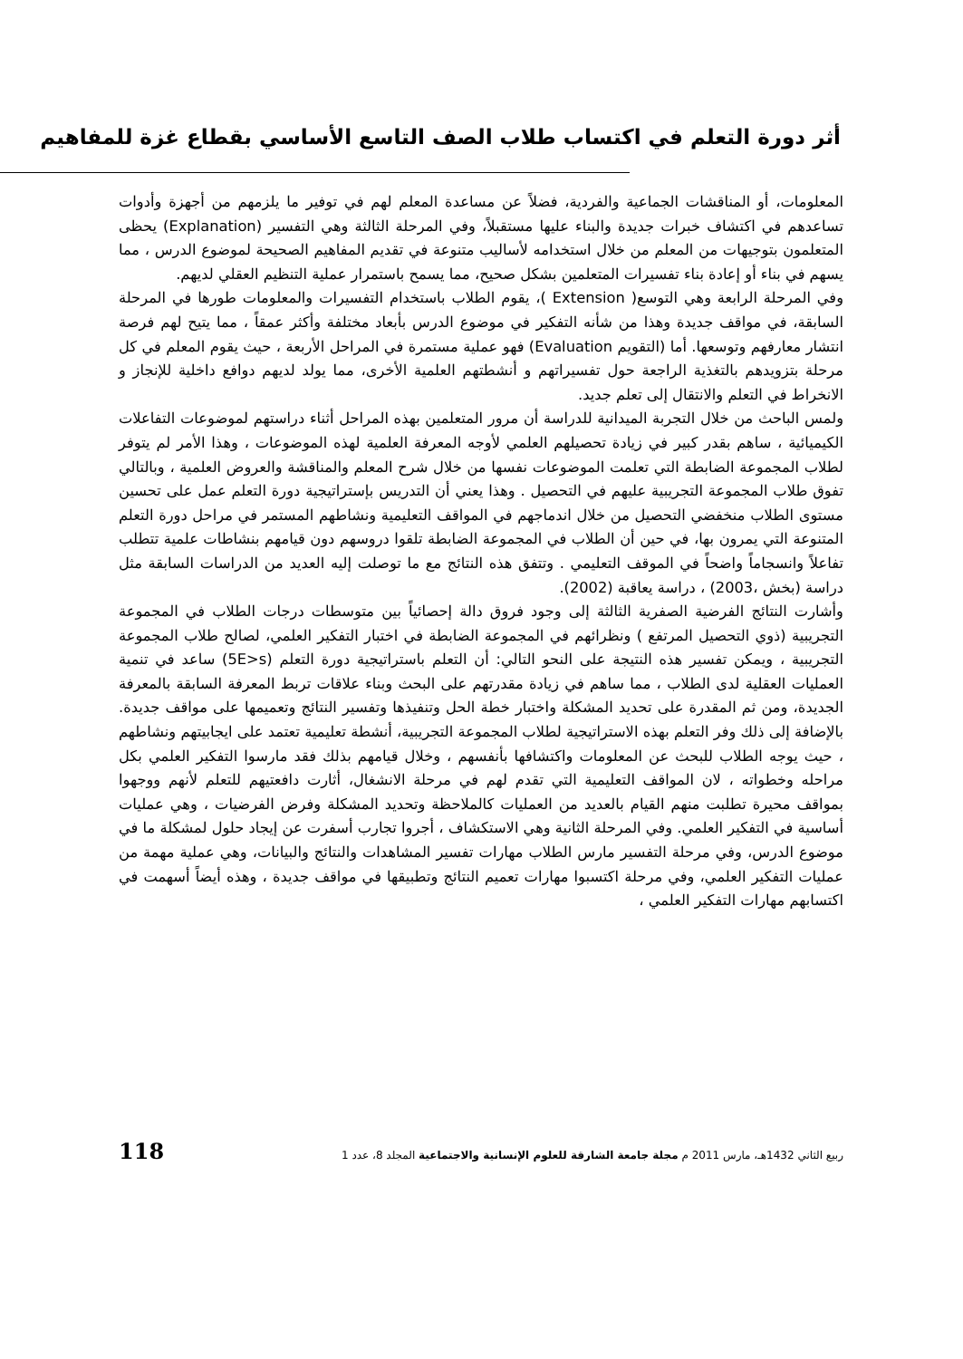أثر دورة التعلم في اكتساب طلاب الصف التاسع الأساسي بقطاع غزة للمفاهيم
المعلومات، أو المناقشات الجماعية والفردية، فضلاً عن مساعدة المعلم لهم في توفير ما يلزمهم من أجهزة وأدوات تساعدهم في اكتشاف خبرات جديدة والبناء عليها مستقبلاً، وفي المرحلة الثالثة وهي التفسير (Explanation) يحظى المتعلمون بتوجيهات من المعلم من خلال استخدامه لأساليب متنوعة في تقديم المفاهيم الصحيحة لموضوع الدرس ، مما يسهم في بناء أو إعادة بناء تفسيرات المتعلمين بشكل صحيح، مما يسمح باستمرار عملية التنظيم العقلي لديهم.
وفي المرحلة الرابعة وهي التوسع( Extension )، يقوم الطلاب باستخدام التفسيرات والمعلومات طورها في المرحلة السابقة، في مواقف جديدة وهذا من شأنه التفكير في موضوع الدرس بأبعاد مختلفة وأكثر عمقاً ، مما يتيح لهم فرصة انتشار معارفهم وتوسعها. أما (التقويم Evaluation) فهو عملية مستمرة في المراحل الأربعة ، حيث يقوم المعلم في كل مرحلة بتزويدهم بالتغذية الراجعة حول تفسيراتهم و أنشطتهم العلمية الأخرى، مما يولد لديهم دوافع داخلية للإنجاز و الانخراط في التعلم والانتقال إلى تعلم جديد.
ولمس الباحث من خلال التجربة الميدانية للدراسة أن مرور المتعلمين بهذه المراحل أثناء دراستهم لموضوعات التفاعلات الكيميائية ، ساهم بقدر كبير في زيادة تحصيلهم العلمي لأوجه المعرفة العلمية لهذه الموضوعات ، وهذا الأمر لم يتوفر لطلاب المجموعة الضابطة التي تعلمت الموضوعات نفسها من خلال شرح المعلم والمناقشة والعروض العلمية ، وبالتالي تفوق طلاب المجموعة التجريبية عليهم في التحصيل . وهذا يعني أن التدريس بإستراتيجية دورة التعلم عمل على تحسين مستوى الطلاب منخفضي التحصيل من خلال اندماجهم في المواقف التعليمية ونشاطهم المستمر في مراحل دورة التعلم المتنوعة التي يمرون بها، في حين أن الطلاب في المجموعة الضابطة تلقوا دروسهم دون قيامهم بنشاطات علمية تتطلب تفاعلاً وانسجاماً واضحاً في الموقف التعليمي . وتتفق هذه النتائج مع ما توصلت إليه العديد من الدراسات السابقة مثل دراسة (بخش ،2003) ، دراسة يعاقبة (2002).
وأشارت النتائج الفرضية الصفرية الثالثة إلى وجود فروق دالة إحصائياً بين متوسطات درجات الطلاب في المجموعة التجريبية (ذوي التحصيل المرتفع ) ونظرائهم في المجموعة الضابطة في اختبار التفكير العلمي، لصالح طلاب المجموعة التجريبية ، ويمكن تفسير هذه النتيجة على النحو التالي: أن التعلم باستراتيجية دورة التعلم (5E>s) ساعد في تنمية العمليات العقلية لدى الطلاب ، مما ساهم في زيادة مقدرتهم على البحث وبناء علاقات تربط المعرفة السابقة بالمعرفة الجديدة، ومن ثم المقدرة على تحديد المشكلة واختبار خطة الحل وتنفيذها وتفسير النتائج وتعميمها على مواقف جديدة. بالإضافة إلى ذلك وفر التعلم بهذه الاستراتيجية لطلاب المجموعة التجريبية، أنشطة تعليمية تعتمد على ايجابيتهم ونشاطهم ، حيث يوجه الطلاب للبحث عن المعلومات واكتشافها بأنفسهم ، وخلال قيامهم بذلك فقد مارسوا التفكير العلمي بكل مراحله وخطواته ، لان المواقف التعليمية التي تقدم لهم في مرحلة الانشغال، أثارت دافعتيهم للتعلم لأنهم ووجهوا بمواقف محيرة تطلبت منهم القيام بالعديد من العمليات كالملاحظة وتحديد المشكلة وفرض الفرضيات ، وهي عمليات أساسية في التفكير العلمي. وفي المرحلة الثانية وهي الاستكشاف ، أجروا تجارب أسفرت عن إيجاد حلول لمشكلة ما في موضوع الدرس، وفي مرحلة التفسير مارس الطلاب مهارات تفسير المشاهدات والنتائج والبيانات، وهي عملية مهمة من عمليات التفكير العلمي، وفي مرحلة اكتسبوا مهارات تعميم النتائج وتطبيقها في مواقف جديدة ، وهذه أيضاً أسهمت في اكتسابهم مهارات التفكير العلمي ،
ربيع الثاني 1432هـ، مارس 2011 م مجلة جامعة الشارقة للعلوم الإنسانية والاجتماعية المجلد 8، عدد 1 118